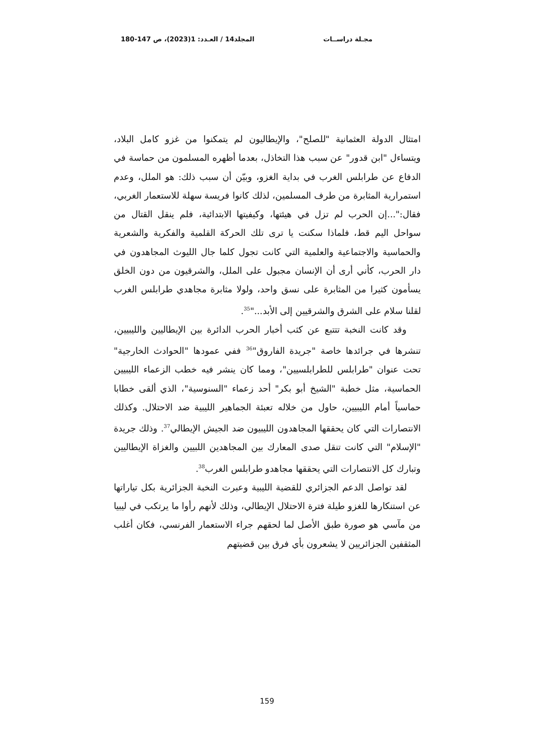مجـلة دراســات المجلد14 / العـدد: 1(2023)، ص 147-180
امتثال الدولة العثمانية "للصلح"، والإيطاليون لم يتمكنوا من غزو كامل البلاد، ويتساءل "ابن قدور" عن سبب هذا التخاذل، بعدما أظهره المسلمون من حماسة في الدفاع عن طرابلس الغرب في بداية الغزو، وبيّن أن سبب ذلك: هو الملل، وعدم استمرارية المثابرة من طرف المسلمين، لذلك كانوا فريسة سهلة للاستعمار الغربي، فقال:"...إن الحرب لم تزل في هيئتها، وكيفيتها الابتدائية، فلم ينقل القتال من سواحل اليم قط، فلماذا سكنت يا ترى تلك الحركة القلمية والفكرية والشعرية والحماسية والاجتماعية والعلمية التي كانت تجول كلما جال الليوث المجاهدون في دار الحرب، كأني أرى أن الإنسان مجبول على الملل، والشرقيون من دون الخلق يسأمون كثيرا من المثابرة على نسق واحد، ولولا مثابرة مجاهدي طرابلس الغرب لقلنا سلام على الشرق والشرقيين إلى الأبد..."<sup>35</sup>.
وقد كانت النخبة تتتبع عن كثب أخبار الحرب الدائرة بين الإيطاليين والليبيين، تنشرها في جرائدها خاصة "جريدة الفاروق"<sup>36</sup> ففي عمودها "الحوادث الخارجية" تحت عنوان "طرابلس للطرابلسيين"، ومما كان ينشر فيه خطب الزعماء الليبيين الحماسية، مثل خطبة "الشيخ أبو بكر" أحد زعماء "السنوسية"، الذي ألقى خطابا حماسياً أمام الليبيين، حاول من خلاله تعبئة الجماهير الليبية ضد الاحتلال. وكذلك الانتصارات التي كان يحققها المجاهدون الليبيون ضد الجيش الإيطالي<sup>37</sup>. وذلك جريدة "الإسلام" التي كانت تنقل صدى المعارك بين المجاهدين اللبيين والغزاة الإيطاليين وتبارك كل الانتصارات التي يحققها مجاهدو طرابلس الغرب<sup>38</sup>.
لقد تواصل الدعم الجزائري للقضية الليبية وعبرت النخبة الجزائرية بكل تياراتها عن استنكارها للغزو طيلة فترة الاحتلال الإيطالي، وذلك لأنهم رأوا ما يرتكب في ليبيا من مآسي هو صورة طبق الأصل لما لحقهم جراء الاستعمار الفرنسي، فكان أغلب المثقفين الجزائريين لا يشعرون بأي فرق بين قضيتهم
159